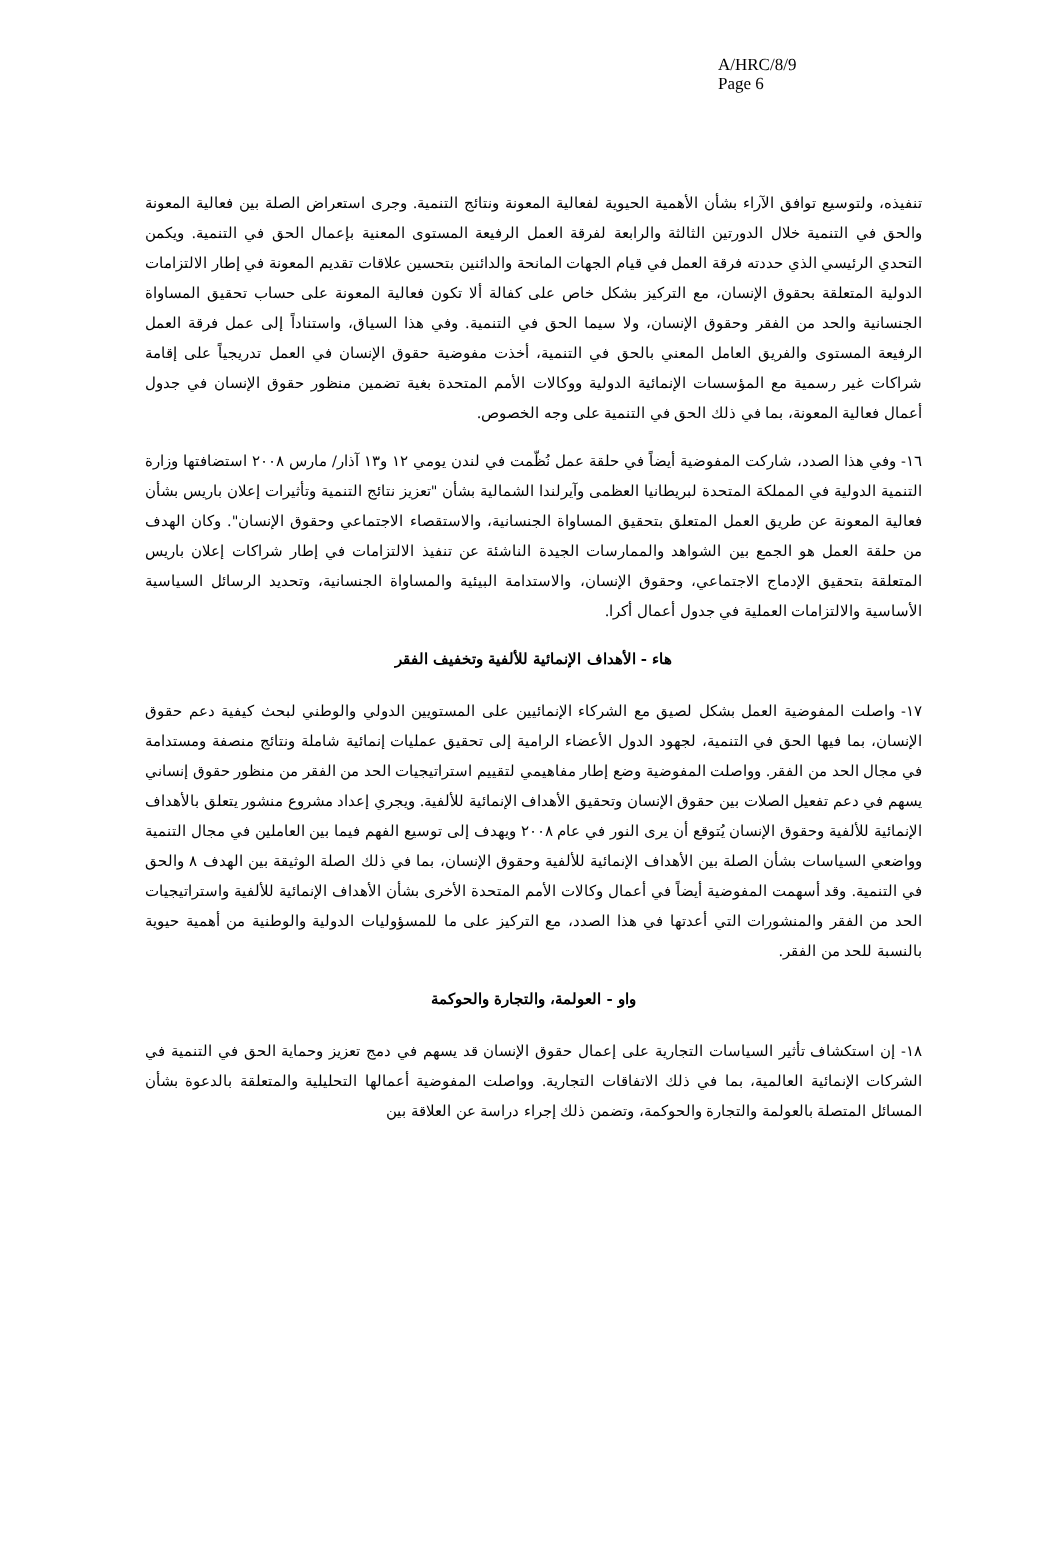A/HRC/8/9
Page 6
تنفيذه، ولتوسيع توافق الآراء بشأن الأهمية الحيوية لفعالية المعونة ونتائج التنمية. وجرى استعراض الصلة بين فعالية المعونة والحق في التنمية خلال الدورتين الثالثة والرابعة لفرقة العمل الرفيعة المستوى المعنية بإعمال الحق في التنمية. ويكمن التحدي الرئيسي الذي حددته فرقة العمل في قيام الجهات المانحة والدائنين بتحسين علاقات تقديم المعونة في إطار الالتزامات الدولية المتعلقة بحقوق الإنسان، مع التركيز بشكل خاص على كفالة ألا تكون فعالية المعونة على حساب تحقيق المساواة الجنسانية والحد من الفقر وحقوق الإنسان، ولا سيما الحق في التنمية. وفي هذا السياق، واستناداً إلى عمل فرقة العمل الرفيعة المستوى والفريق العامل المعني بالحق في التنمية، أخذت مفوضية حقوق الإنسان في العمل تدريجياً على إقامة شراكات غير رسمية مع المؤسسات الإنمائية الدولية ووكالات الأمم المتحدة بغية تضمين منظور حقوق الإنسان في جدول أعمال فعالية المعونة، بما في ذلك الحق في التنمية على وجه الخصوص.
١٦- وفي هذا الصدد، شاركت المفوضية أيضاً في حلقة عمل نُظّمت في لندن يومي ١٢ و١٣ آذار/ مارس ٢٠٠٨ استضافتها وزارة التنمية الدولية في المملكة المتحدة لبريطانيا العظمى وآيرلندا الشمالية بشأن "تعزيز نتائج التنمية وتأثيرات إعلان باريس بشأن فعالية المعونة عن طريق العمل المتعلق بتحقيق المساواة الجنسانية، والاستقصاء الاجتماعي وحقوق الإنسان". وكان الهدف من حلقة العمل هو الجمع بين الشواهد والممارسات الجيدة الناشئة عن تنفيذ الالتزامات في إطار شراكات إعلان باريس المتعلقة بتحقيق الإدماج الاجتماعي، وحقوق الإنسان، والاستدامة البيئية والمساواة الجنسانية، وتحديد الرسائل السياسية الأساسية والالتزامات العملية في جدول أعمال أكرا.
هاء - الأهداف الإنمائية للألفية وتخفيف الفقر
١٧- واصلت المفوضية العمل بشكل لصيق مع الشركاء الإنمائيين على المستويين الدولي والوطني لبحث كيفية دعم حقوق الإنسان، بما فيها الحق في التنمية، لجهود الدول الأعضاء الرامية إلى تحقيق عمليات إنمائية شاملة ونتائج منصفة ومستدامة في مجال الحد من الفقر. وواصلت المفوضية وضع إطار مفاهيمي لتقييم استراتيجيات الحد من الفقر من منظور حقوق إنساني يسهم في دعم تفعيل الصلات بين حقوق الإنسان وتحقيق الأهداف الإنمائية للألفية. ويجري إعداد مشروع منشور يتعلق بالأهداف الإنمائية للألفية وحقوق الإنسان يُتوقع أن يرى النور في عام ٢٠٠٨ ويهدف إلى توسيع الفهم فيما بين العاملين في مجال التنمية وواضعي السياسات بشأن الصلة بين الأهداف الإنمائية للألفية وحقوق الإنسان، بما في ذلك الصلة الوثيقة بين الهدف ٨ والحق في التنمية. وقد أسهمت المفوضية أيضاً في أعمال وكالات الأمم المتحدة الأخرى بشأن الأهداف الإنمائية للألفية واستراتيجيات الحد من الفقر والمنشورات التي أعدتها في هذا الصدد، مع التركيز على ما للمسؤوليات الدولية والوطنية من أهمية حيوية بالنسبة للحد من الفقر.
واو - العولمة، والتجارة والحوكمة
١٨- إن استكشاف تأثير السياسات التجارية على إعمال حقوق الإنسان قد يسهم في دمج تعزيز وحماية الحق في التنمية في الشركات الإنمائية العالمية، بما في ذلك الاتفاقات التجارية. وواصلت المفوضية أعمالها التحليلية والمتعلقة بالدعوة بشأن المسائل المتصلة بالعولمة والتجارة والحوكمة، وتضمن ذلك إجراء دراسة عن العلاقة بين